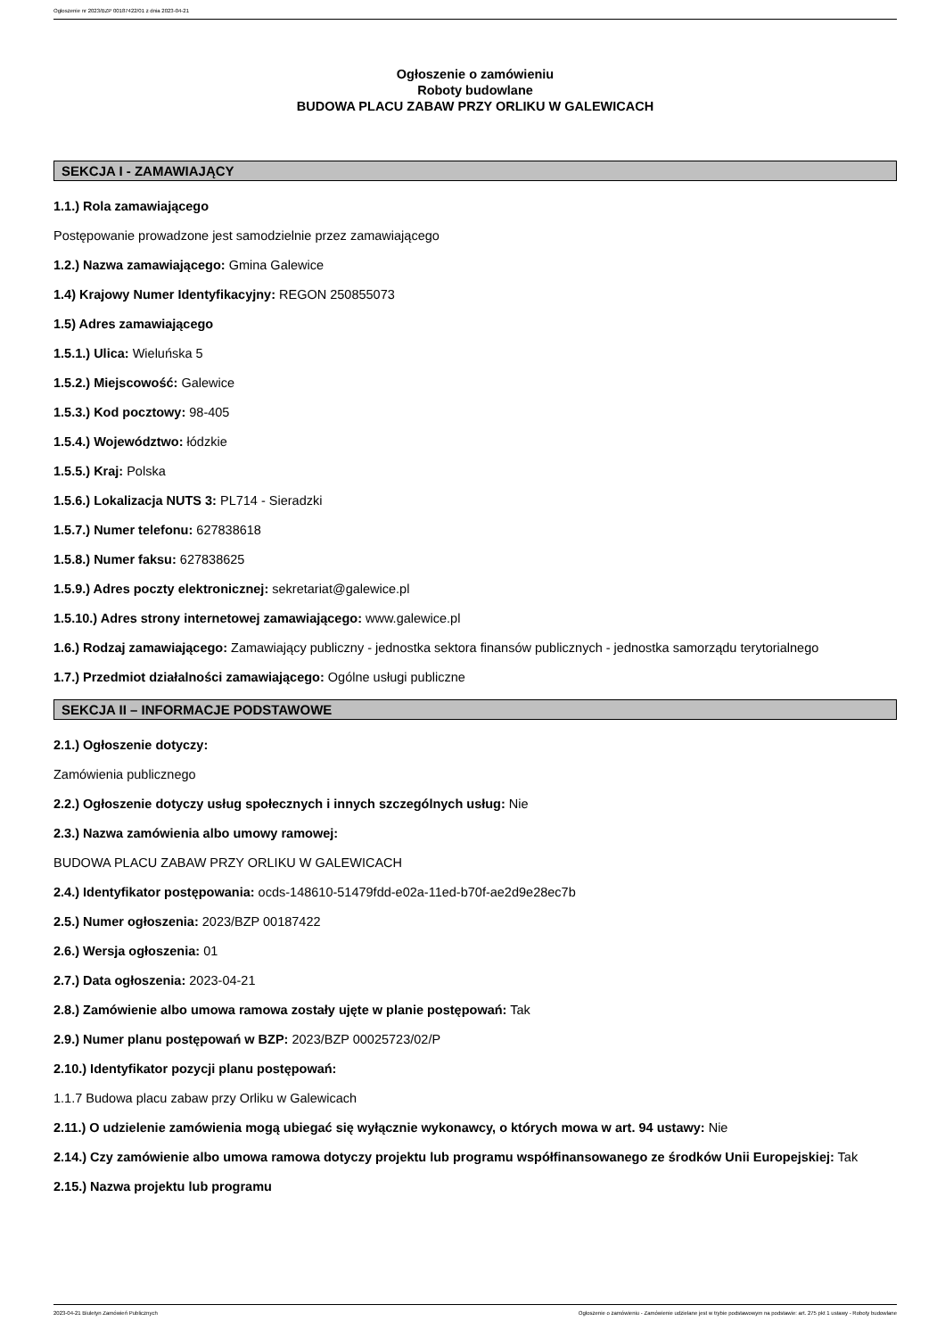Ogłoszenie nr 2023/BZP 00187422/01 z dnia 2023-04-21
Ogłoszenie o zamówieniu
Roboty budowlane
BUDOWA PLACU ZABAW PRZY ORLIKU W GALEWICACH
SEKCJA I - ZAMAWIAJĄCY
1.1.) Rola zamawiającego
Postępowanie prowadzone jest samodzielnie przez zamawiającego
1.2.) Nazwa zamawiającego: Gmina Galewice
1.4) Krajowy Numer Identyfikacyjny: REGON 250855073
1.5) Adres zamawiającego
1.5.1.) Ulica: Wieluńska 5
1.5.2.) Miejscowość: Galewice
1.5.3.) Kod pocztowy: 98-405
1.5.4.) Województwo: łódzkie
1.5.5.) Kraj: Polska
1.5.6.) Lokalizacja NUTS 3: PL714 - Sieradzki
1.5.7.) Numer telefonu: 627838618
1.5.8.) Numer faksu: 627838625
1.5.9.) Adres poczty elektronicznej: sekretariat@galewice.pl
1.5.10.) Adres strony internetowej zamawiającego: www.galewice.pl
1.6.) Rodzaj zamawiającego: Zamawiający publiczny - jednostka sektora finansów publicznych - jednostka samorządu terytorialnego
1.7.) Przedmiot działalności zamawiającego: Ogólne usługi publiczne
SEKCJA II – INFORMACJE PODSTAWOWE
2.1.) Ogłoszenie dotyczy:
Zamówienia publicznego
2.2.) Ogłoszenie dotyczy usług społecznych i innych szczególnych usług: Nie
2.3.) Nazwa zamówienia albo umowy ramowej:
BUDOWA PLACU ZABAW PRZY ORLIKU W GALEWICACH
2.4.) Identyfikator postępowania: ocds-148610-51479fdd-e02a-11ed-b70f-ae2d9e28ec7b
2.5.) Numer ogłoszenia: 2023/BZP 00187422
2.6.) Wersja ogłoszenia: 01
2.7.) Data ogłoszenia: 2023-04-21
2.8.) Zamówienie albo umowa ramowa zostały ujęte w planie postępowań: Tak
2.9.) Numer planu postępowań w BZP: 2023/BZP 00025723/02/P
2.10.) Identyfikator pozycji planu postępowań:
1.1.7 Budowa placu zabaw przy Orliku w Galewicach
2.11.) O udzielenie zamówienia mogą ubiegać się wyłącznie wykonawcy, o których mowa w art. 94 ustawy: Nie
2.14.) Czy zamówienie albo umowa ramowa dotyczy projektu lub programu współfinansowanego ze środków Unii Europejskiej: Tak
2.15.) Nazwa projektu lub programu
2023-04-21 Biuletyn Zamówień Publicznych Ogłoszenie o zamówieniu - Zamówienie udzielane jest w trybie podstawowym na podstawie: art. 275 pkt 1 ustawy - Roboty budowlane